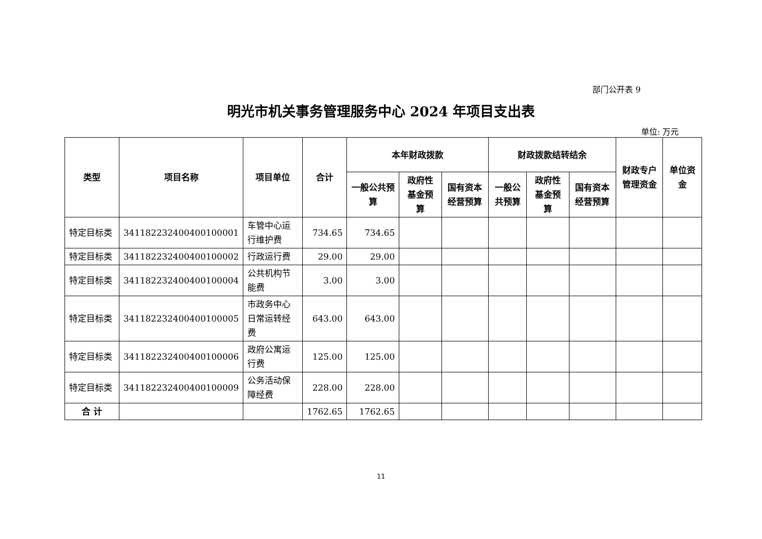部门公开表 9
明光市机关事务管理服务中心 2024 年项目支出表
单位: 万元
| 类型 | 项目名称 | 项目单位 | 合计 | 本年财政拨款 | | | 财政拨款结转结余 | | | 财政专户管理资金 | 单位资金 |
| --- | --- | --- | --- | --- | --- | --- | --- | --- | --- | --- | --- |
| | | | | 一般公共预算 | 政府性基金预算 | 国有资本经营预算 | 一般公共预算 | 政府性基金预算 | 国有资本经营预算 | | |
| 特定目标类 | 341182232400400100001 | 车管中心运行维护费 | 734.65 | 734.65 | | | | | | | |
| 特定目标类 | 341182232400400100002 | 行政运行费 | 29.00 | 29.00 | | | | | | | |
| 特定目标类 | 341182232400400100004 | 公共机构节能费 | 3.00 | 3.00 | | | | | | | |
| 特定目标类 | 341182232400400100005 | 市政务中心日常运转经费 | 643.00 | 643.00 | | | | | | | |
| 特定目标类 | 341182232400400100006 | 政府公寓运行费 | 125.00 | 125.00 | | | | | | | |
| 特定目标类 | 341182232400400100009 | 公务活动保障经费 | 228.00 | 228.00 | | | | | | | |
| 合 计 | | | 1762.65 | 1762.65 | | | | | | | |
11